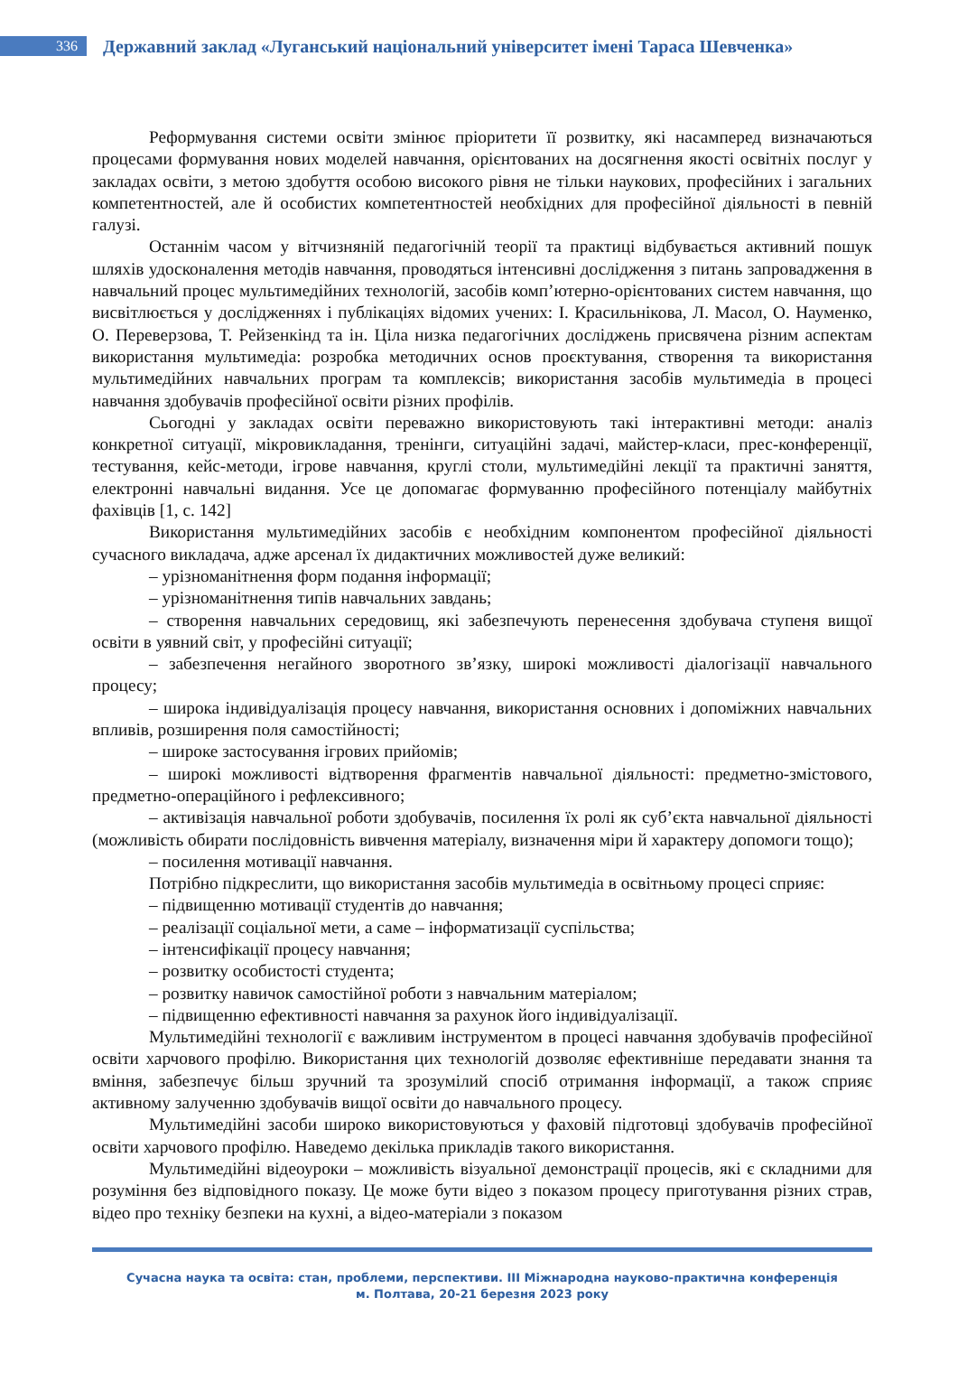336
Державний заклад «Луганський національний університет імені Тараса Шевченка»
Реформування системи освіти змінює пріоритети її розвитку, які насамперед визначаються процесами формування нових моделей навчання, орієнтованих на досягнення якості освітніх послуг у закладах освіти, з метою здобуття особою високого рівня не тільки наукових, професійних і загальних компетентностей, але й особистих компетентностей необхідних для професійної діяльності в певній галузі.
Останнім часом у вітчизняній педагогічній теорії та практиці відбувається активний пошук шляхів удосконалення методів навчання, проводяться інтенсивні дослідження з питань запровадження в навчальний процес мультимедійних технологій, засобів комп’ютерно-орієнтованих систем навчання, що висвітлюється у дослідженнях і публікаціях відомих учених: І. Красильнікова, Л. Масол, О. Науменко, О. Переверзова, Т. Рейзенкінд та ін. Ціла низка педагогічних досліджень присвячена різним аспектам використання мультимедіа: розробка методичних основ проєктування, створення та використання мультимедійних навчальних програм та комплексів; використання засобів мультимедіа в процесі навчання здобувачів професійної освіти різних профілів.
Сьогодні у закладах освіти переважно використовують такі інтерактивні методи: аналіз конкретної ситуації, мікровикладання, тренінги, ситуаційні задачі, майстер-класи, прес-конференції, тестування, кейс-методи, ігрове навчання, круглі столи, мультимедійні лекції та практичні заняття, електронні навчальні видання. Усе це допомагає формуванню професійного потенціалу майбутніх фахівців [1, с. 142]
Використання мультимедійних засобів є необхідним компонентом професійної діяльності сучасного викладача, адже арсенал їх дидактичних можливостей дуже великий:
– урізноманітнення форм подання інформації;
– урізноманітнення типів навчальних завдань;
– створення навчальних середовищ, які забезпечують перенесення здобувача ступеня вищої освіти в уявний світ, у професійні ситуації;
– забезпечення негайного зворотного зв’язку, широкі можливості діалогізації навчального процесу;
– широка індивідуалізація процесу навчання, використання основних і допоміжних навчальних впливів, розширення поля самостійності;
– широке застосування ігрових прийомів;
– широкі можливості відтворення фрагментів навчальної діяльності: предметно-змістового, предметно-операційного і рефлексивного;
– активізація навчальної роботи здобувачів, посилення їх ролі як суб’єкта навчальної діяльності (можливість обирати послідовність вивчення матеріалу, визначення міри й характеру допомоги тощо);
– посилення мотивації навчання.
Потрібно підкреслити, що використання засобів мультимедіа в освітньому процесі сприяє:
– підвищенню мотивації студентів до навчання;
– реалізації соціальної мети, а саме – інформатизації суспільства;
– інтенсифікації процесу навчання;
– розвитку особистості студента;
– розвитку навичок самостійної роботи з навчальним матеріалом;
– підвищенню ефективності навчання за рахунок його індивідуалізації.
Мультимедійні технології є важливим інструментом в процесі навчання здобувачів професійної освіти харчового профілю. Використання цих технологій дозволяє ефективніше передавати знання та вміння, забезпечує більш зручний та зрозумілий спосіб отримання інформації, а також сприяє активному залученню здобувачів вищої освіти до навчального процесу.
Мультимедійні засоби широко використовуються у фаховій підготовці здобувачів професійної освіти харчового профілю. Наведемо декілька прикладів такого використання.
Мультимедійні відеоуроки – можливість візуальної демонстрації процесів, які є складними для розуміння без відповідного показу. Це може бути відео з показом процесу приготування різних страв, відео про техніку безпеки на кухні, а відео-матеріали з показом
Сучасна наука та освіта: стан, проблеми, перспективи. ІІІ Міжнародна науково-практична конференція
м. Полтава, 20-21 березня 2023 року